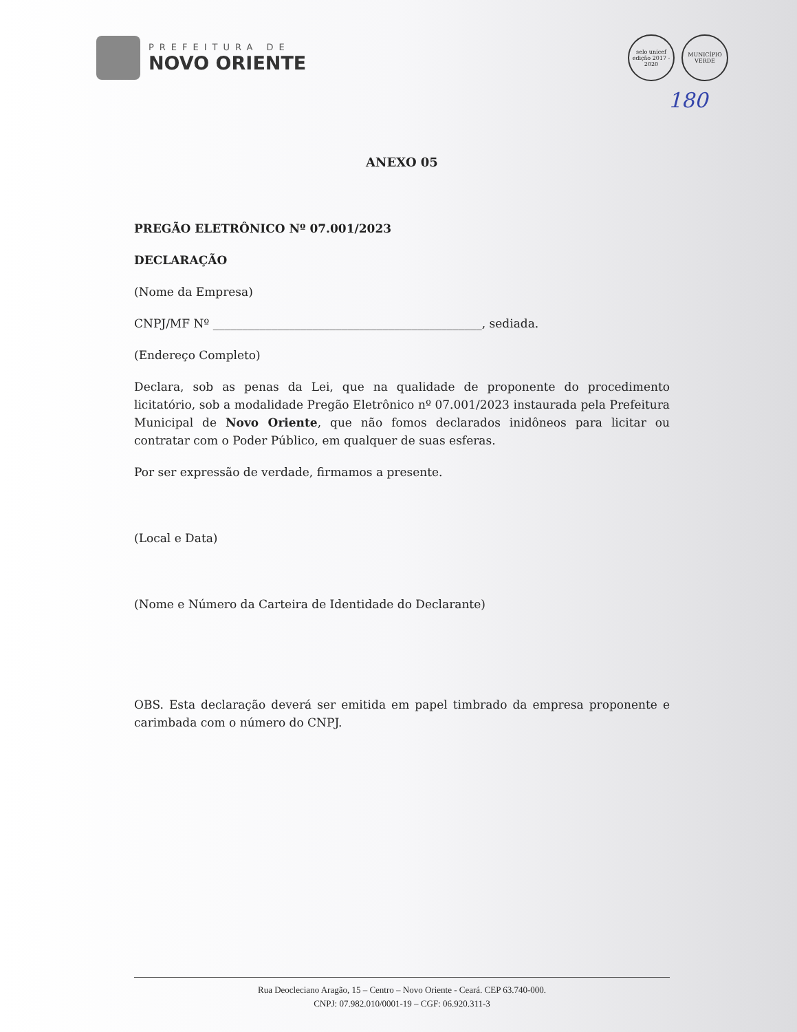PREFEITURA DE
NOVO ORIENTE
selo unicef
edição 2017 - 2020
MUNICÍPIO VERDE
180
ANEXO 05
PREGÃO ELETRÔNICO Nº 07.001/2023
DECLARAÇÃO
(Nome da Empresa)
CNPJ/MF Nº ______________________________________________, sediada.
(Endereço Completo)
Declara, sob as penas da Lei, que na qualidade de proponente do procedimento licitatório, sob a modalidade Pregão Eletrônico nº 07.001/2023 instaurada pela Prefeitura Municipal de Novo Oriente, que não fomos declarados inidôneos para licitar ou contratar com o Poder Público, em qualquer de suas esferas.
Por ser expressão de verdade, firmamos a presente.
(Local e Data)
(Nome e Número da Carteira de Identidade do Declarante)
OBS. Esta declaração deverá ser emitida em papel timbrado da empresa proponente e carimbada com o número do CNPJ.
Rua Deocleciano Aragão, 15 – Centro – Novo Oriente - Ceará. CEP 63.740-000.
CNPJ: 07.982.010/0001-19 – CGF: 06.920.311-3